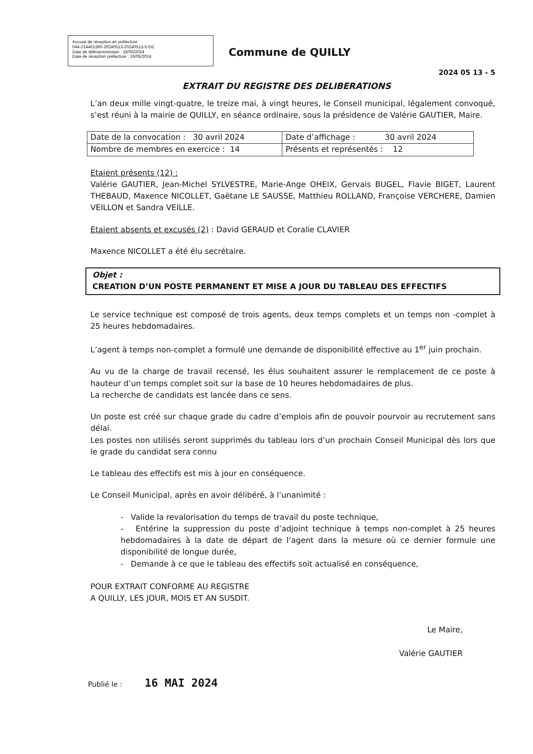Accusé de réception en préfecture
044-214401390-20240513-20240513-5-DE
Date de télétransmission : 16/05/2024
Date de réception préfecture : 16/05/2024
Commune de QUILLY
2024 05 13 - 5
EXTRAIT DU REGISTRE DES DELIBERATIONS
L’an deux mille vingt-quatre, le treize mai, à vingt heures, le Conseil municipal, légalement convoqué, s’est réuni à la mairie de QUILLY, en séance ordinaire, sous la présidence de Valérie GAUTIER, Maire.
| Date de la convocation : 30 avril 2024 | Date d’affichage : 30 avril 2024 |
| Nombre de membres en exercice : 14 | Présents et représentés : 12 |
Etaient présents (12) :
Valérie GAUTIER, Jean-Michel SYLVESTRE, Marie-Ange OHEIX, Gervais BUGEL, Flavie BIGET, Laurent THEBAUD, Maxence NICOLLET, Gaëtane LE SAUSSE, Matthieu ROLLAND, Françoise VERCHERE, Damien VEILLON et Sandra VEILLE.
Etaient absents et excusés (2) : David GERAUD et Coralie CLAVIER
Maxence NICOLLET a été élu secrétaire.
Objet :
CREATION D’UN POSTE PERMANENT ET MISE A JOUR DU TABLEAU DES EFFECTIFS
Le service technique est composé de trois agents, deux temps complets et un temps non -complet à 25 heures hebdomadaires.
L’agent à temps non-complet a formulé une demande de disponibilité effective au 1<sup>er</sup> juin prochain.
Au vu de la charge de travail recensé, les élus souhaitent assurer le remplacement de ce poste à hauteur d’un temps complet soit sur la base de 10 heures hebdomadaires de plus.
La recherche de candidats est lancée dans ce sens.
Un poste est créé sur chaque grade du cadre d’emplois afin de pouvoir pourvoir au recrutement sans délai.
Les postes non utilisés seront supprimés du tableau lors d’un prochain Conseil Municipal dès lors que le grade du candidat sera connu
Le tableau des effectifs est mis à jour en conséquence.
Le Conseil Municipal, après en avoir délibéré, à l’unanimité :
- Valide la revalorisation du temps de travail du poste technique,
- Entérine la suppression du poste d’adjoint technique à temps non-complet à 25 heures hebdomadaires à la date de départ de l’agent dans la mesure où ce dernier formule une disponibilité de longue durée,
- Demande à ce que le tableau des effectifs soit actualisé en conséquence,
POUR EXTRAIT CONFORME AU REGISTRE
A QUILLY, LES JOUR, MOIS ET AN SUSDIT.
Le Maire,
Valérie GAUTIER
Publié le : 16 MAI 2024